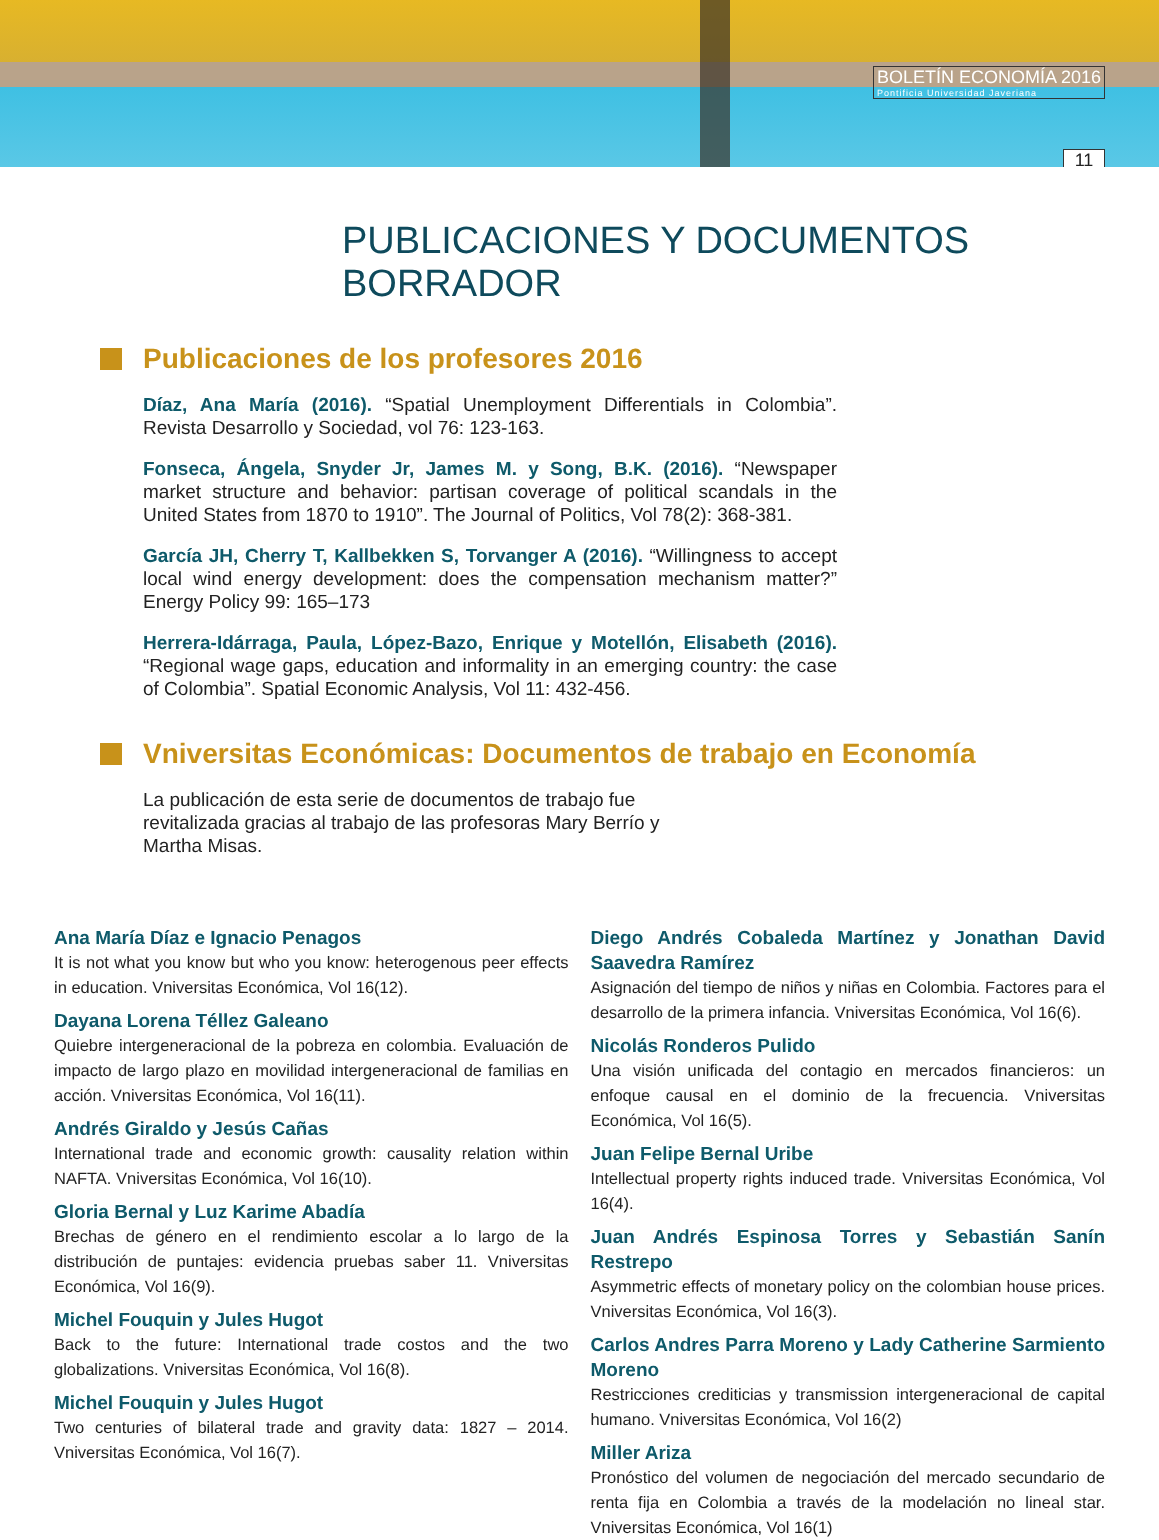BOLETÍN ECONOMÍA 2016
Pontificia Universidad Javeriana
11
PUBLICACIONES Y DOCUMENTOS BORRADOR
Publicaciones de los profesores 2016
Díaz, Ana María (2016). “Spatial Unemployment Differentials in Colombia”. Revista Desarrollo y Sociedad, vol 76: 123-163.
Fonseca, Ángela, Snyder Jr, James M. y Song, B.K. (2016). “Newspaper market structure and behavior: partisan coverage of political scandals in the United States from 1870 to 1910”. The Journal of Politics, Vol 78(2): 368-381.
García JH, Cherry T, Kallbekken S, Torvanger A (2016). “Willingness to accept local wind energy development: does the compensation mechanism matter?” Energy Policy 99: 165–173
Herrera-Idárraga, Paula, López-Bazo, Enrique y Motellón, Elisabeth (2016). “Regional wage gaps, education and informality in an emerging country: the case of Colombia”. Spatial Economic Analysis, Vol 11: 432-456.
Vniversitas Económicas: Documentos de trabajo en Economía
La publicación de esta serie de documentos de trabajo fue revitalizada gracias al trabajo de las profesoras Mary Berrío y Martha Misas.
Ana María Díaz e Ignacio Penagos
It is not what you know but who you know: heterogenous peer effects in education. Vniversitas Económica, Vol 16(12).
Dayana Lorena Téllez Galeano
Quiebre intergeneracional de la pobreza en colombia. Evaluación de impacto de largo plazo en movilidad intergeneracional de familias en acción. Vniversitas Económica, Vol 16(11).
Andrés Giraldo y Jesús Cañas
International trade and economic growth: causality relation within NAFTA. Vniversitas Económica, Vol 16(10).
Gloria Bernal y Luz Karime Abadía
Brechas de género en el rendimiento escolar a lo largo de la distribución de puntajes: evidencia pruebas saber 11. Vniversitas Económica, Vol 16(9).
Michel Fouquin y Jules Hugot
Back to the future: International trade costos and the two globalizations. Vniversitas Económica, Vol 16(8).
Michel Fouquin y Jules Hugot
Two centuries of bilateral trade and gravity data: 1827 – 2014. Vniversitas Económica, Vol 16(7).
Diego Andrés Cobaleda Martínez y Jonathan David Saavedra Ramírez
Asignación del tiempo de niños y niñas en Colombia. Factores para el desarrollo de la primera infancia. Vniversitas Económica, Vol 16(6).
Nicolás Ronderos Pulido
Una visión unificada del contagio en mercados financieros: un enfoque causal en el dominio de la frecuencia. Vniversitas Económica, Vol 16(5).
Juan Felipe Bernal Uribe
Intellectual property rights induced trade. Vniversitas Económica, Vol 16(4).
Juan Andrés Espinosa Torres y Sebastián Sanín Restrepo
Asymmetric effects of monetary policy on the colombian house prices. Vniversitas Económica, Vol 16(3).
Carlos Andres Parra Moreno y Lady Catherine Sarmiento Moreno
Restricciones crediticias y transmission intergeneracional de capital humano. Vniversitas Económica, Vol 16(2)
Miller Ariza
Pronóstico del volumen de negociación del mercado secundario de renta fija en Colombia a través de la modelación no lineal star. Vniversitas Económica, Vol 16(1)